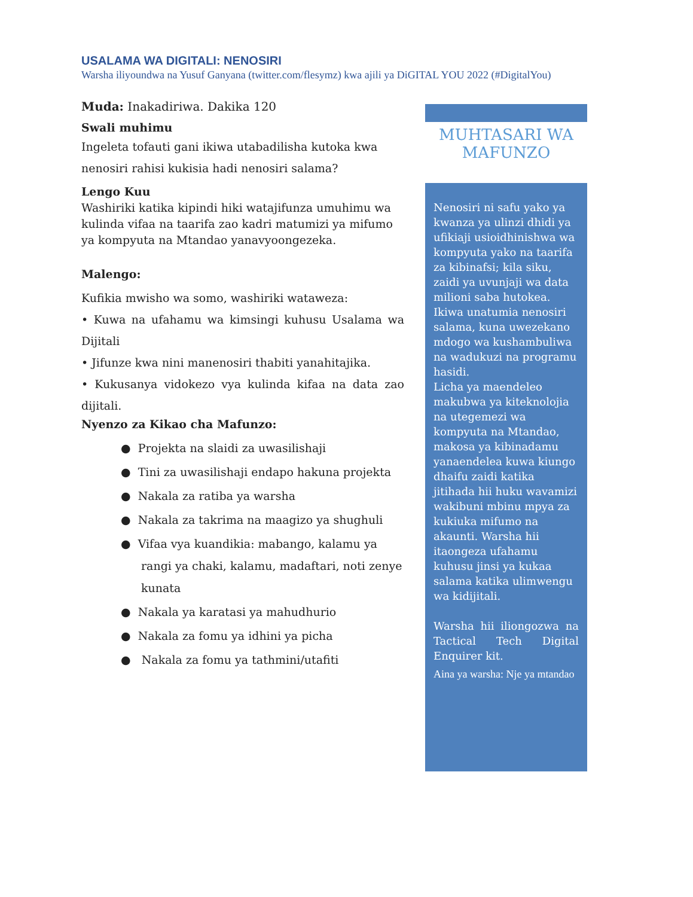USALAMA WA DIGITALI: NENOSIRI
Warsha iliyoundwa na Yusuf Ganyana (twitter.com/flesymz) kwa ajili ya DiGITAL YOU 2022 (#DigitalYou)
Muda: Inakadiriwa. Dakika 120
Swali muhimu
Ingeleta tofauti gani ikiwa utabadilisha kutoka kwa nenosiri rahisi kukisia hadi nenosiri salama?
Lengo Kuu
Washiriki katika kipindi hiki watajifunza umuhimu wa kulinda vifaa na taarifa zao kadri matumizi ya mifumo ya kompyuta na Mtandao yanavyoongezeka.
Malengo:
Kufikia mwisho wa somo, washiriki wataweza:
• Kuwa na ufahamu wa kimsingi kuhusu Usalama wa Dijitali
• Jifunze kwa nini manenosiri thabiti yanahitajika.
• Kukusanya vidokezo vya kulinda kifaa na data zao dijitali.
Nyenzo za Kikao cha Mafunzo:
● Projekta na slaidi za uwasilishaji
● Tini za uwasilishaji endapo hakuna projekta
● Nakala za ratiba ya warsha
● Nakala za takrima na maagizo ya shughuli
● Vifaa vya kuandikia: mabango, kalamu ya rangi ya chaki, kalamu, madaftari, noti zenye kunata
● Nakala ya karatasi ya mahudhurio
● Nakala za fomu ya idhini ya picha
● Nakala za fomu ya tathmini/utafiti
MUHTASARI WA MAFUNZO
Nenosiri ni safu yako ya kwanza ya ulinzi dhidi ya ufikiaji usioidhinishwa wa kompyuta yako na taarifa za kibinafsi; kila siku, zaidi ya uvunjaji wa data milioni saba hutokea. Ikiwa unatumia nenosiri salama, kuna uwezekano mdogo wa kushambuliwa na wadukuzi na programu hasidi.
Licha ya maendeleo makubwa ya kiteknolojia na utegemezi wa kompyuta na Mtandao, makosa ya kibinadamu yanaendelea kuwa kiungo dhaifu zaidi katika jitihada hii huku wavamizi wakibuni mbinu mpya za kukiuka mifumo na akaunti. Warsha hii itaongeza ufahamu kuhusu jinsi ya kukaa salama katika ulimwengu wa kidijitali.
Warsha hii iliongozwa na Tactical Tech Digital Enquirer kit.
Aina ya warsha: Nje ya mtandao